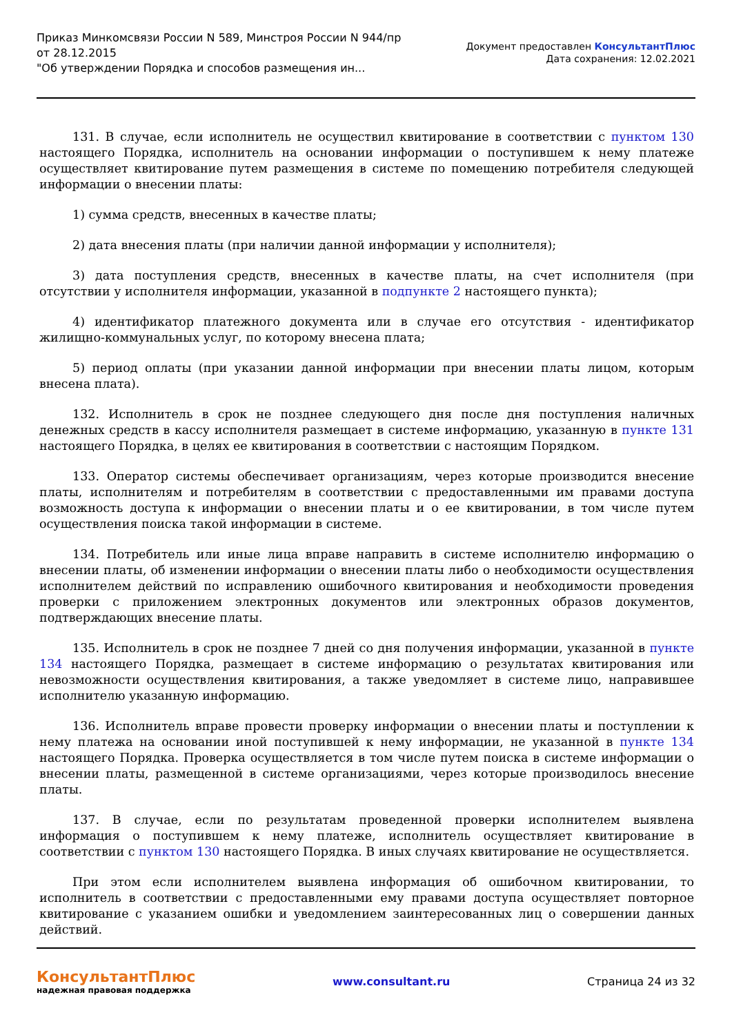Приказ Минкомсвязи России N 589, Минстроя России N 944/пр
от 28.12.2015
"Об утверждении Порядка и способов размещения ин...
Документ предоставлен КонсультантПлюс
Дата сохранения: 12.02.2021
131. В случае, если исполнитель не осуществил квитирование в соответствии с пунктом 130 настоящего Порядка, исполнитель на основании информации о поступившем к нему платеже осуществляет квитирование путем размещения в системе по помещению потребителя следующей информации о внесении платы:
1) сумма средств, внесенных в качестве платы;
2) дата внесения платы (при наличии данной информации у исполнителя);
3) дата поступления средств, внесенных в качестве платы, на счет исполнителя (при отсутствии у исполнителя информации, указанной в подпункте 2 настоящего пункта);
4) идентификатор платежного документа или в случае его отсутствия - идентификатор жилищно-коммунальных услуг, по которому внесена плата;
5) период оплаты (при указании данной информации при внесении платы лицом, которым внесена плата).
132. Исполнитель в срок не позднее следующего дня после дня поступления наличных денежных средств в кассу исполнителя размещает в системе информацию, указанную в пункте 131 настоящего Порядка, в целях ее квитирования в соответствии с настоящим Порядком.
133. Оператор системы обеспечивает организациям, через которые производится внесение платы, исполнителям и потребителям в соответствии с предоставленными им правами доступа возможность доступа к информации о внесении платы и о ее квитировании, в том числе путем осуществления поиска такой информации в системе.
134. Потребитель или иные лица вправе направить в системе исполнителю информацию о внесении платы, об изменении информации о внесении платы либо о необходимости осуществления исполнителем действий по исправлению ошибочного квитирования и необходимости проведения проверки с приложением электронных документов или электронных образов документов, подтверждающих внесение платы.
135. Исполнитель в срок не позднее 7 дней со дня получения информации, указанной в пункте 134 настоящего Порядка, размещает в системе информацию о результатах квитирования или невозможности осуществления квитирования, а также уведомляет в системе лицо, направившее исполнителю указанную информацию.
136. Исполнитель вправе провести проверку информации о внесении платы и поступлении к нему платежа на основании иной поступившей к нему информации, не указанной в пункте 134 настоящего Порядка. Проверка осуществляется в том числе путем поиска в системе информации о внесении платы, размещенной в системе организациями, через которые производилось внесение платы.
137. В случае, если по результатам проведенной проверки исполнителем выявлена информация о поступившем к нему платеже, исполнитель осуществляет квитирование в соответствии с пунктом 130 настоящего Порядка. В иных случаях квитирование не осуществляется.
При этом если исполнителем выявлена информация об ошибочном квитировании, то исполнитель в соответствии с предоставленными ему правами доступа осуществляет повторное квитирование с указанием ошибки и уведомлением заинтересованных лиц о совершении данных действий.
КонсультантПлюс
надежная правовая поддержка
www.consultant.ru Страница 24 из 32